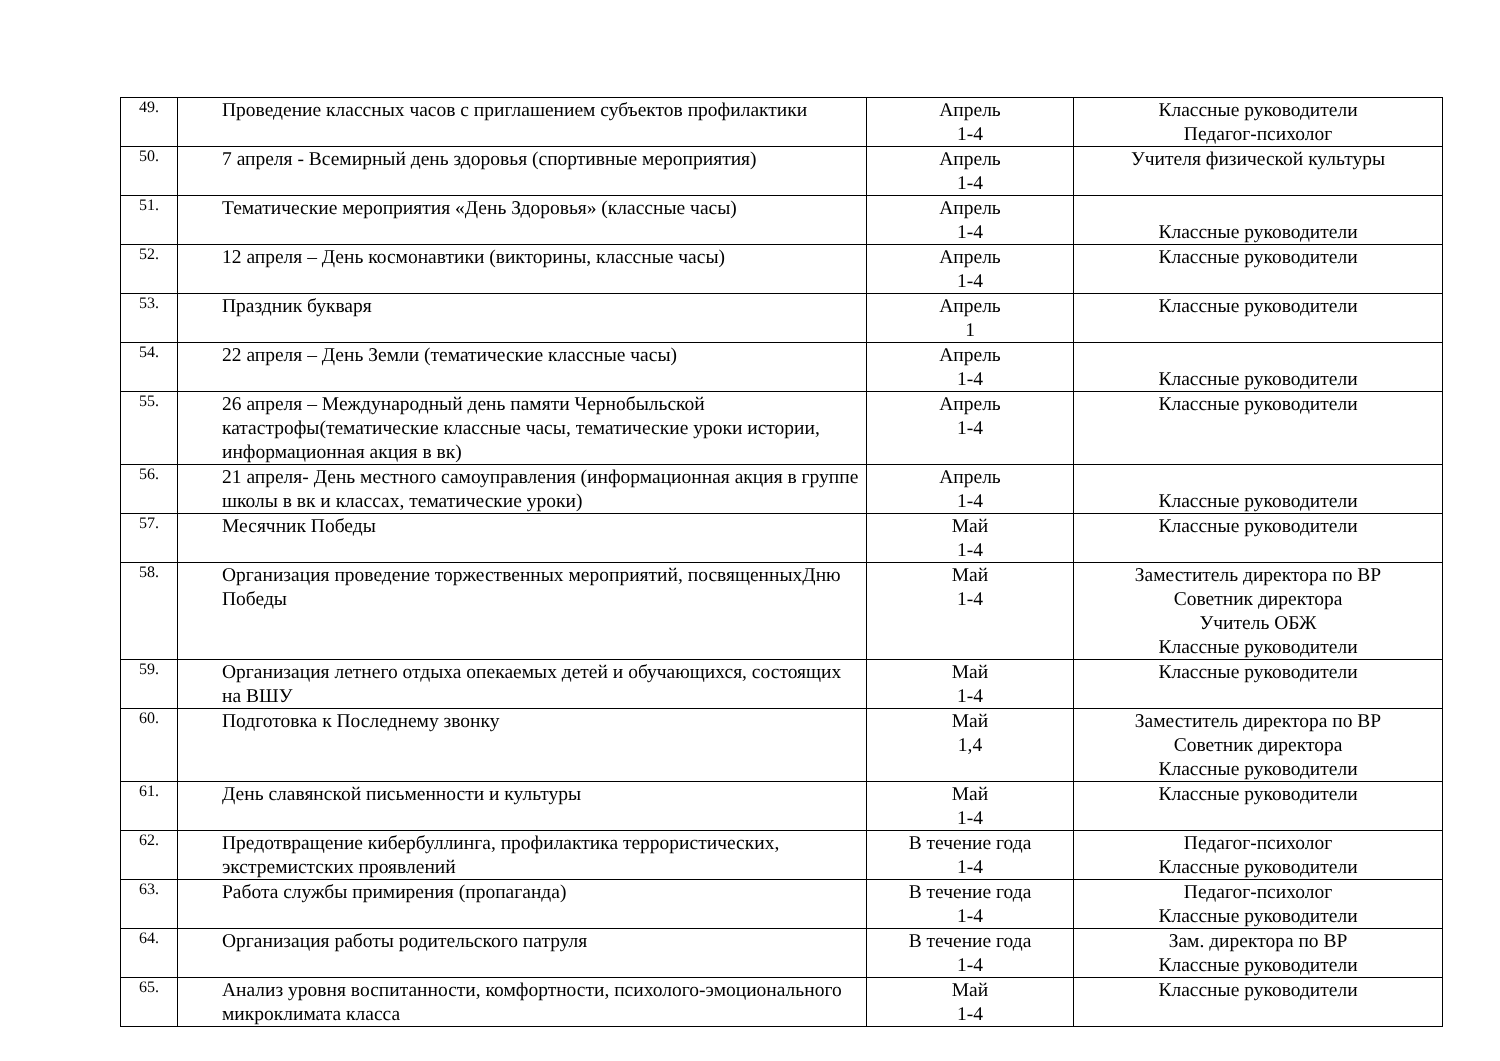| 49. | Проведение классных часов с приглашением субъектов профилактики | Апрель 1-4 | Классные руководители Педагог-психолог |
| 50. | 7 апреля - Всемирный день здоровья (спортивные мероприятия) | Апрель 1-4 | Учителя физической культуры |
| 51. | Тематические мероприятия «День Здоровья» (классные часы) | Апрель 1-4 | Классные руководители |
| 52. | 12 апреля – День космонавтики (викторины, классные часы) | Апрель 1-4 | Классные руководители |
| 53. | Праздник букваря | Апрель 1 | Классные руководители |
| 54. | 22 апреля – День Земли (тематические классные часы) | Апрель 1-4 | Классные руководители |
| 55. | 26 апреля – Международный день памяти Чернобыльской катастрофы(тематические классные часы, тематические уроки истории, информационная акция в вк) | Апрель 1-4 | Классные руководители |
| 56. | 21 апреля- День местного самоуправления (информационная акция в группе школы в вк и классах, тематические уроки) | Апрель 1-4 | Классные руководители |
| 57. | Месячник Победы | Май 1-4 | Классные руководители |
| 58. | Организация проведение торжественных мероприятий, посвященныхДню Победы | Май 1-4 | Заместитель директора по ВР Советник директора Учитель ОБЖ Классные руководители |
| 59. | Организация летнего отдыха опекаемых детей и обучающихся, состоящих на ВШУ | Май 1-4 | Классные руководители |
| 60. | Подготовка к Последнему звонку | Май 1,4 | Заместитель директора по ВР Советник директора Классные руководители |
| 61. | День славянской письменности и культуры | Май 1-4 | Классные руководители |
| 62. | Предотвращение кибербуллинга, профилактика террористических, экстремистских проявлений | В течение года 1-4 | Педагог-психолог Классные руководители |
| 63. | Работа службы примирения (пропаганда) | В течение года 1-4 | Педагог-психолог Классные руководители |
| 64. | Организация работы родительского патруля | В течение года 1-4 | Зам. директора по ВР Классные руководители |
| 65. | Анализ уровня воспитанности, комфортности, психолого-эмоционального микроклимата класса | Май 1-4 | Классные руководители |